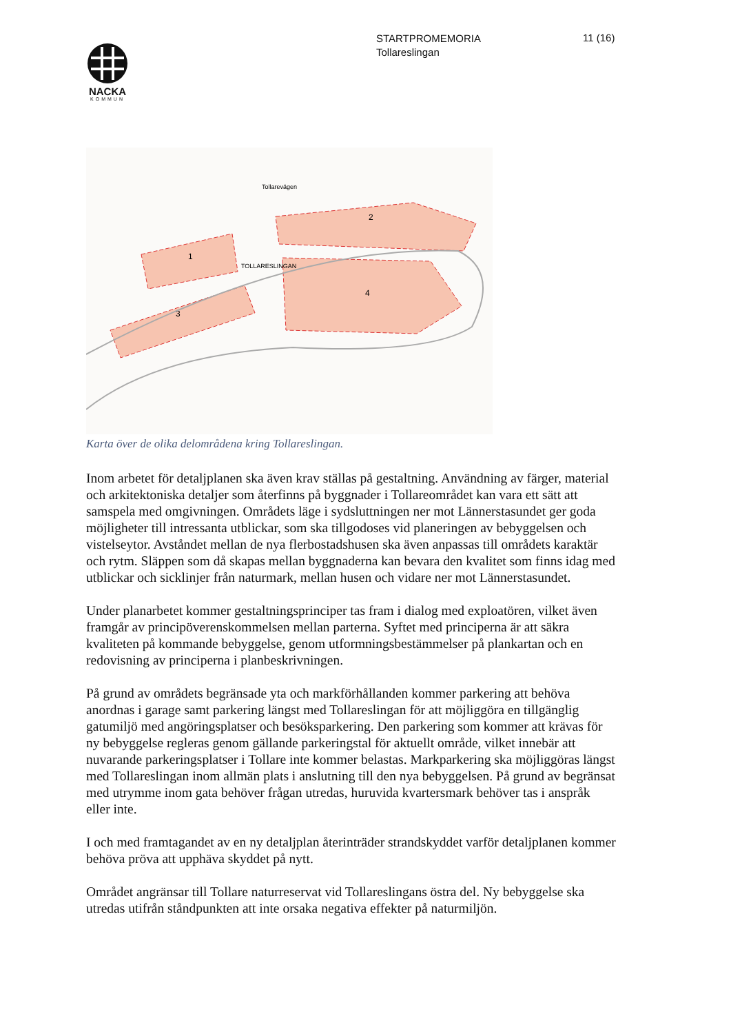NACKA
KOMMUN
STARTPROMEMORIA
Tollareslingan
11 (16)
1
2
3
4
Tollarevägen
TOLLARESLINGAN
Karta över de olika delområdena kring Tollareslingan.
Inom arbetet för detaljplanen ska även krav ställas på gestaltning. Användning av färger, material och arkitektoniska detaljer som återfinns på byggnader i Tollareområdet kan vara ett sätt att samspela med omgivningen. Områdets läge i sydsluttningen ner mot Lännerstasundet ger goda möjligheter till intressanta utblickar, som ska tillgodoses vid planeringen av bebyggelsen och vistelseytor. Avståndet mellan de nya flerbostadshusen ska även anpassas till områdets karaktär och rytm. Släppen som då skapas mellan byggnaderna kan bevara den kvalitet som finns idag med utblickar och sicklinjer från naturmark, mellan husen och vidare ner mot Lännerstasundet.
Under planarbetet kommer gestaltningsprinciper tas fram i dialog med exploatören, vilket även framgår av principöverenskommelsen mellan parterna. Syftet med principerna är att säkra kvaliteten på kommande bebyggelse, genom utformningsbestämmelser på plankartan och en redovisning av principerna i planbeskrivningen.
På grund av områdets begränsade yta och markförhållanden kommer parkering att behöva anordnas i garage samt parkering längst med Tollareslingan för att möjliggöra en tillgänglig gatumiljö med angöringsplatser och besöksparkering. Den parkering som kommer att krävas för ny bebyggelse regleras genom gällande parkeringstal för aktuellt område, vilket innebär att nuvarande parkeringsplatser i Tollare inte kommer belastas. Markparkering ska möjliggöras längst med Tollareslingan inom allmän plats i anslutning till den nya bebyggelsen. På grund av begränsat med utrymme inom gata behöver frågan utredas, huruvida kvartersmark behöver tas i anspråk eller inte.
I och med framtagandet av en ny detaljplan återinträder strandskyddet varför detaljplanen kommer behöva pröva att upphäva skyddet på nytt.
Området angränsar till Tollare naturreservat vid Tollareslingans östra del. Ny bebyggelse ska utredas utifrån ståndpunkten att inte orsaka negativa effekter på naturmiljön.